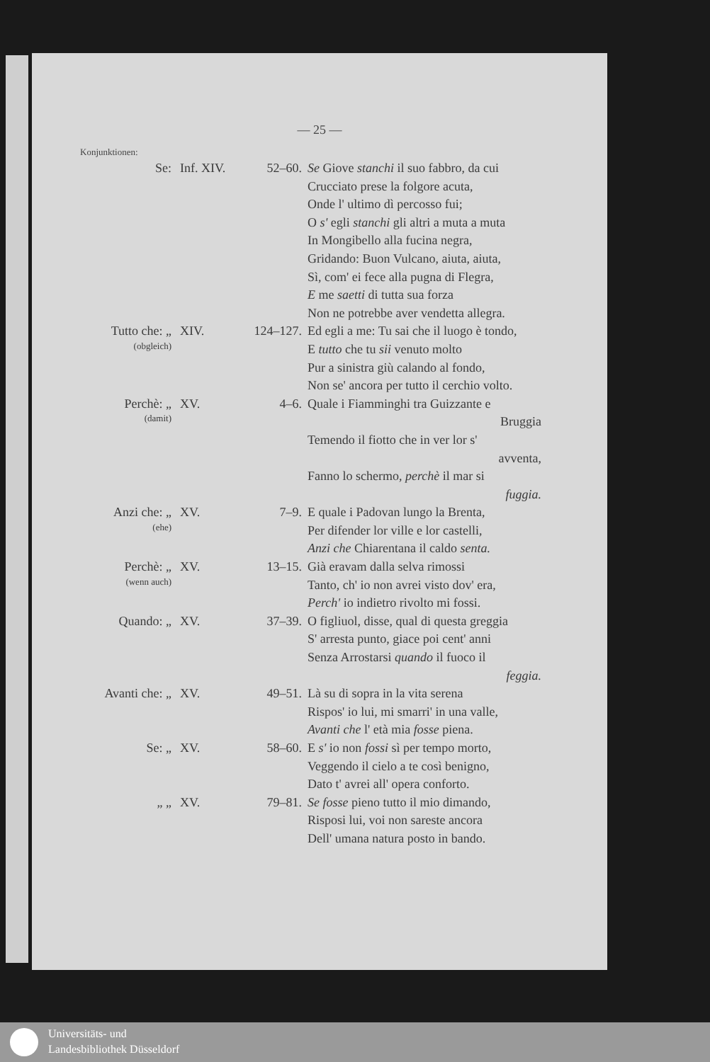— 25 —
Konjunktionen:
| Se: | Inf. XIV. | 52–60. | Se Giove stanchi il suo fabbro, da cui Crucciato prese la folgore acuta, Onde l' ultimo dì percosso fui; O s' egli stanchi gli altri a muta a muta In Mongibello alla fucina negra, Gridando: Buon Vulcano, aiuta, aiuta, Sì, com' ei fece alla pugna di Flegra, E me saetti di tutta sua forza Non ne potrebbe aver vendetta allegra. |
| Tutto che: „ (obgleich) | XIV. | 124–127. | Ed egli a me: Tu sai che il luogo è tondo, E tutto che tu sii venuto molto Pur a sinistra giù calando al fondo, Non se' ancora per tutto il cerchio volto. |
| Perchè: „ (damit) | XV. | 4–6. | Quale i Fiamminghi tra Guizzante e Bruggia Temendo il fiotto che in ver lor s' avventa, Fanno lo schermo, perchè il mar si fuggia. |
| Anzi che: „ (ehe) | XV. | 7–9. | E quale i Padovan lungo la Brenta, Per difender lor ville e lor castelli, Anzi che Chiarentana il caldo senta. |
| Perchè: „ (wenn auch) | XV. | 13–15. | Già eravam dalla selva rimossi Tanto, ch' io non avrei visto dov' era, Perch' io indietro rivolto mi fossi. |
| Quando: „ | XV. | 37–39. | O figliuol, disse, qual di questa greggia S' arresta punto, giace poi cent' anni Senza Arrostarsi quando il fuoco il feggia. |
| Avanti che: „ | XV. | 49–51. | Là su di sopra in la vita serena Rispos' io lui, mi smarri' in una valle, Avanti che l' età mia fosse piena. |
| Se: „ | XV. | 58–60. | E s' io non fossi sì per tempo morto, Veggendo il cielo a te così benigno, Dato t' avrei all' opera conforto. |
| „ „ | XV. | 79–81. | Se fosse pieno tutto il mio dimando, Risposi lui, voi non sareste ancora Dell' umana natura posto in bando. |
Universitäts- und
Landesbibliothek Düsseldorf